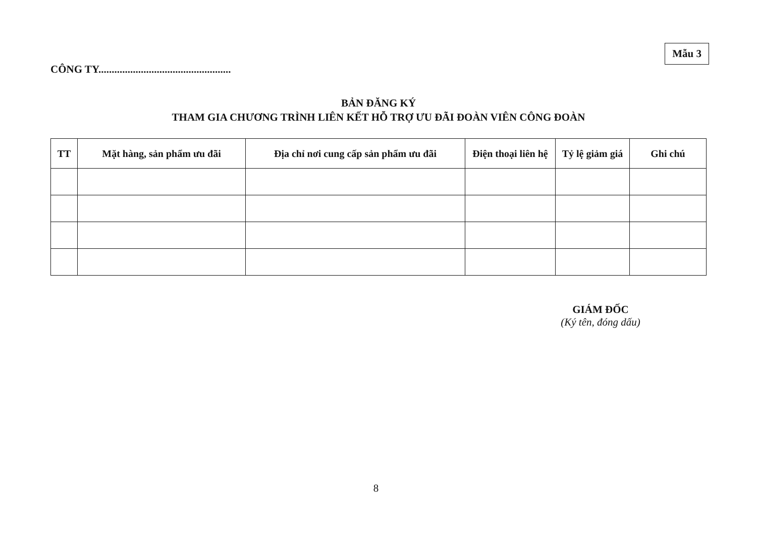CÔNG TY..................................................
Mẫu 3
BẢN ĐĂNG KÝ
THAM GIA CHƯƠNG TRÌNH LIÊN KẾT HỖ TRỢ ƯU ĐÃI ĐOÀN VIÊN CÔNG ĐOÀN
| TT | Mặt hàng, sản phẩm ưu đãi | Địa chỉ nơi cung cấp sản phẩm ưu đãi | Điện thoại liên hệ | Tỷ lệ giảm giá | Ghi chú |
| --- | --- | --- | --- | --- | --- |
GIÁM ĐỐC
(Ký tên, đóng dấu)
8